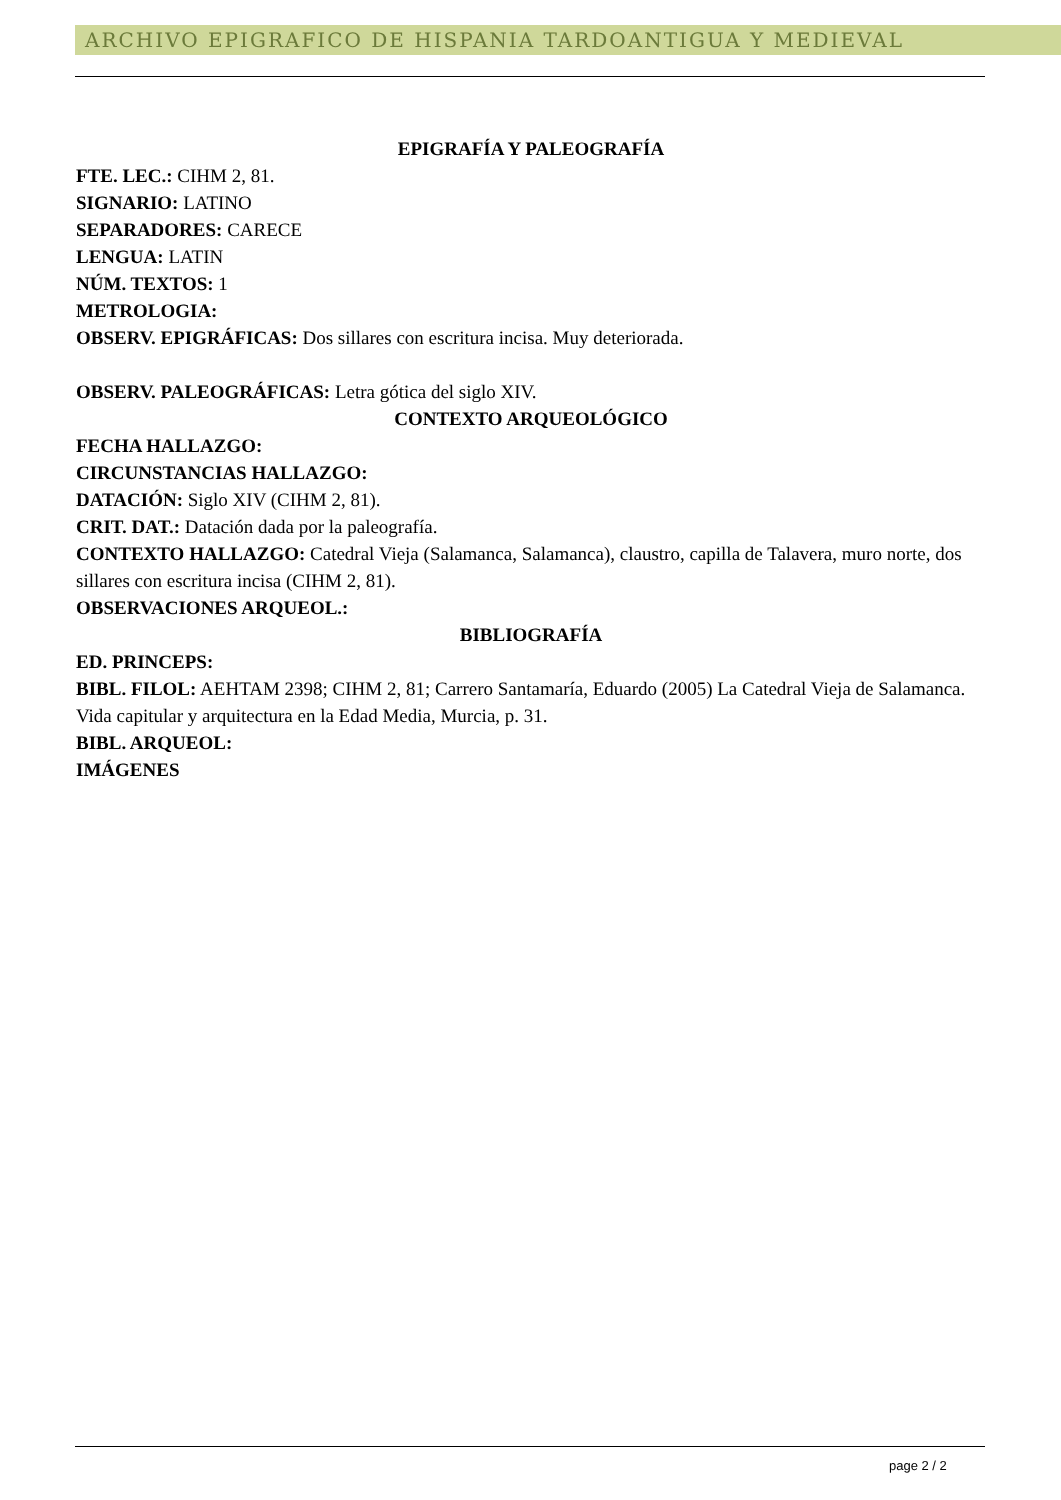ARCHIVO EPIGRAFICO DE HISPANIA TARDOANTIGUA Y MEDIEVAL
EPIGRAFÍA Y PALEOGRAFÍA
FTE. LEC.: CIHM 2, 81.
SIGNARIO: LATINO
SEPARADORES: CARECE
LENGUA: LATIN
NÚM. TEXTOS: 1
METROLOGIA:
OBSERV. EPIGRÁFICAS: Dos sillares con escritura incisa. Muy deteriorada.
OBSERV. PALEOGRÁFICAS: Letra gótica del siglo XIV.
CONTEXTO ARQUEOLÓGICO
FECHA HALLAZGO:
CIRCUNSTANCIAS HALLAZGO:
DATACIÓN: Siglo XIV (CIHM 2, 81).
CRIT. DAT.: Datación dada por la paleografía.
CONTEXTO HALLAZGO: Catedral Vieja (Salamanca, Salamanca), claustro, capilla de Talavera, muro norte, dos sillares con escritura incisa (CIHM 2, 81).
OBSERVACIONES ARQUEOL.:
BIBLIOGRAFÍA
ED. PRINCEPS:
BIBL. FILOL: AEHTAM 2398; CIHM 2, 81; Carrero Santamaría, Eduardo (2005) La Catedral Vieja de Salamanca. Vida capitular y arquitectura en la Edad Media, Murcia, p. 31.
BIBL. ARQUEOL:
IMÁGENES
page 2 / 2